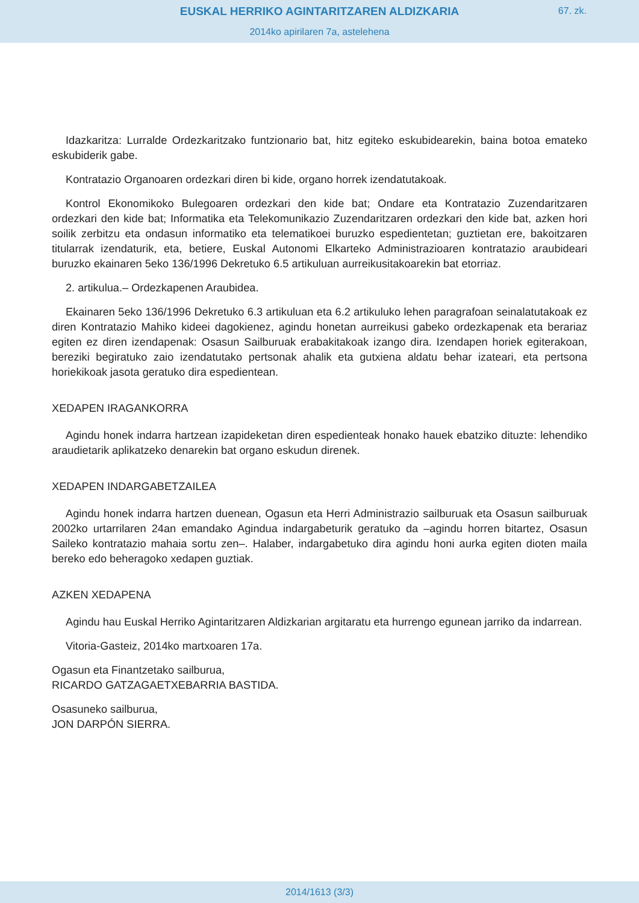EUSKAL HERRIKO AGINTARITZAREN ALDIZKARIA
67. zk.
2014ko apirilaren 7a, astelehena
Idazkaritza: Lurralde Ordezkaritzako funtzionario bat, hitz egiteko eskubidearekin, baina botoa emateko eskubiderik gabe.
Kontratazio Organoaren ordezkari diren bi kide, organo horrek izendatutakoak.
Kontrol Ekonomikoko Bulegoaren ordezkari den kide bat; Ondare eta Kontratazio Zuzendaritzaren ordezkari den kide bat; Informatika eta Telekomunikazio Zuzendaritzaren ordezkari den kide bat, azken hori soilik zerbitzu eta ondasun informatiko eta telematikoei buruzko espedientetan; guztietan ere, bakoitzaren titularrak izendaturik, eta, betiere, Euskal Autonomi Elkarteko Administrazioaren kontratazio araubideari buruzko ekainaren 5eko 136/1996 Dekretuko 6.5 artikuluan aurreikusitakoarekin bat etorriaz.
2. artikulua.– Ordezkapenen Araubidea.
Ekainaren 5eko 136/1996 Dekretuko 6.3 artikuluan eta 6.2 artikuluko lehen paragrafoan seinalatutakoak ez diren Kontratazio Mahiko kideei dagokienez, agindu honetan aurreikusi gabeko ordezkapenak eta berariaz egiten ez diren izendapenak: Osasun Sailburuak erabakitakoak izango dira. Izendapen horiek egiterakoan, bereziki begiratuko zaio izendatutako pertsonak ahalik eta gutxiena aldatu behar izateari, eta pertsona horiekikoak jasota geratuko dira espedientean.
XEDAPEN IRAGANKORRA
Agindu honek indarra hartzean izapideketan diren espedienteak honako hauek ebatziko dituzte: lehendiko araudietarik aplikatzeko denarekin bat organo eskudun direnek.
XEDAPEN INDARGABETZAILEA
Agindu honek indarra hartzen duenean, Ogasun eta Herri Administrazio sailburuak eta Osasun sailburuak 2002ko urtarrilaren 24an emandako Agindua indargabeturik geratuko da –agindu horren bitartez, Osasun Saileko kontratazio mahaia sortu zen–. Halaber, indargabetuko dira agindu honi aurka egiten dioten maila bereko edo beheragoko xedapen guztiak.
AZKEN XEDAPENA
Agindu hau Euskal Herriko Agintaritzaren Aldizkarian argitaratu eta hurrengo egunean jarriko da indarrean.
Vitoria-Gasteiz, 2014ko martxoaren 17a.
Ogasun eta Finantzetako sailburua,
RICARDO GATZAGAETXEBARRIA BASTIDA.
Osasuneko sailburua,
JON DARPÓN SIERRA.
2014/1613 (3/3)